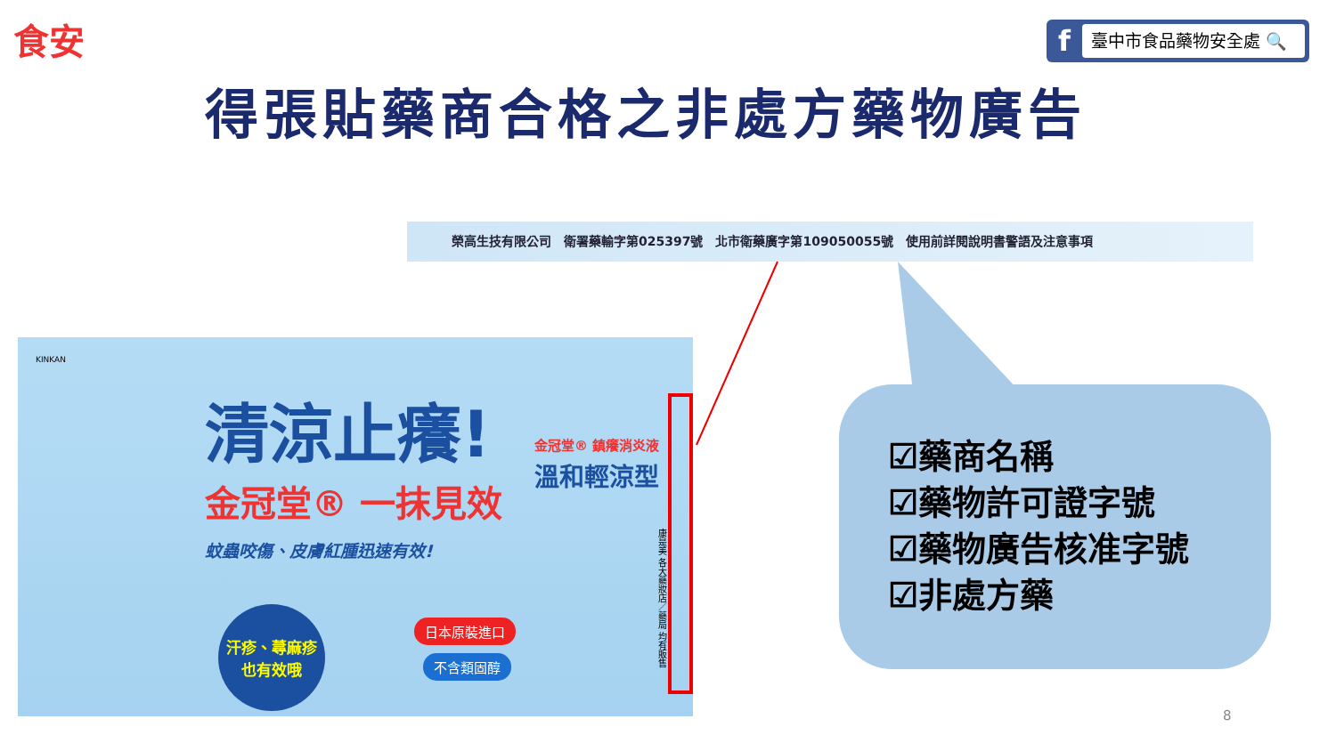食安
f
臺中市食品藥物安全處 🔍
得張貼藥商合格之非處方藥物廣告
榮高生技有限公司　衛署藥輸字第025397號　北市衛藥廣字第109050055號　使用前詳閱說明書警語及注意事項
KINKAN
清涼止癢!
金冠堂® 一抹見效
蚊蟲咬傷、皮膚紅腫迅速有效!
金冠堂® 鎮癢消炎液
溫和輕涼型
汗疹、蕁麻疹
也有效哦
日本原裝進口
不含類固醇
康是美 各大藥妝店／藥局 均有販售
☑藥商名稱
☑藥物許可證字號
☑藥物廣告核准字號
☑非處方藥
8